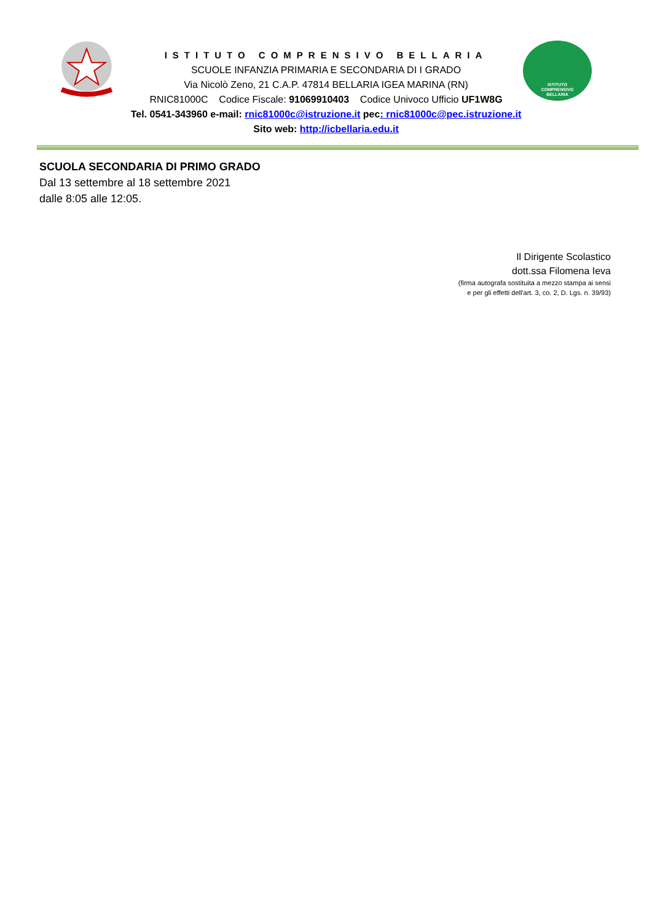ISTITUTO
COMPRENSIVO
BELLARIA
ISTITUTO COMPRENSIVO BELLARIA
SCUOLE INFANZIA PRIMARIA E SECONDARIA DI I GRADO
Via Nicolò Zeno, 21 C.A.P. 47814 BELLARIA IGEA MARINA (RN)
RNIC81000C Codice Fiscale: 91069910403 Codice Univoco Ufficio UF1W8G
Tel. 0541-343960 e-mail: rnic81000c@istruzione.it pec: rnic81000c@pec.istruzione.it
Sito web: http://icbellaria.edu.it
SCUOLA SECONDARIA DI PRIMO GRADO
Dal 13 settembre al 18 settembre 2021
dalle 8:05 alle 12:05.
Il Dirigente Scolastico
dott.ssa Filomena Ieva
(firma autografa sostituita a mezzo stampa ai sensi
e per gli effetti dell'art. 3, co. 2, D. Lgs. n. 39/93)